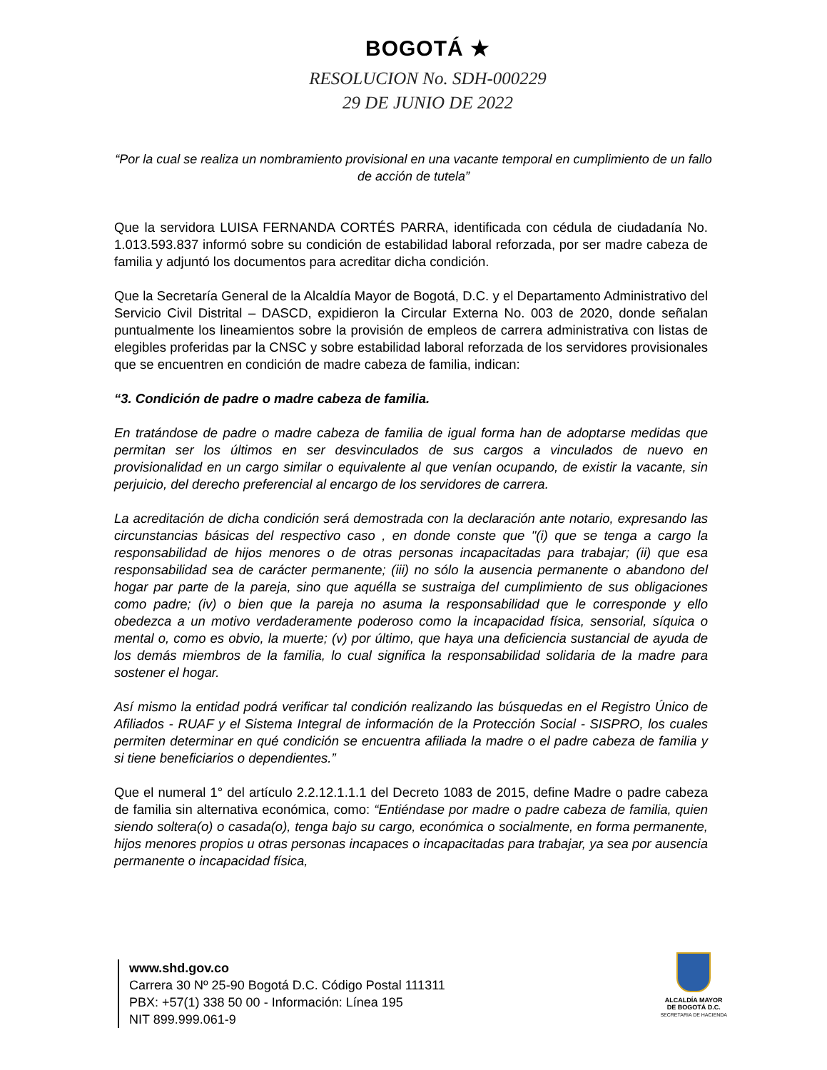BOGOTÁ ★
RESOLUCION No. SDH-000229
29 DE JUNIO DE 2022
“Por la cual se realiza un nombramiento provisional en una vacante temporal en cumplimiento de un fallo de acción de tutela”
Que la servidora LUISA FERNANDA CORTÉS PARRA, identificada con cédula de ciudadanía No. 1.013.593.837 informó sobre su condición de estabilidad laboral reforzada, por ser madre cabeza de familia y adjuntó los documentos para acreditar dicha condición.
Que la Secretaría General de la Alcaldía Mayor de Bogotá, D.C. y el Departamento Administrativo del Servicio Civil Distrital – DASCD, expidieron la Circular Externa No. 003 de 2020, donde señalan puntualmente los lineamientos sobre la provisión de empleos de carrera administrativa con listas de elegibles proferidas par la CNSC y sobre estabilidad laboral reforzada de los servidores provisionales que se encuentren en condición de madre cabeza de familia, indican:
“3. Condición de padre o madre cabeza de familia.
En tratándose de padre o madre cabeza de familia de igual forma han de adoptarse medidas que permitan ser los últimos en ser desvinculados de sus cargos a vinculados de nuevo en provisionalidad en un cargo similar o equivalente al que venían ocupando, de existir la vacante, sin perjuicio, del derecho preferencial al encargo de los servidores de carrera.
La acreditación de dicha condición será demostrada con la declaración ante notario, expresando las circunstancias básicas del respectivo caso , en donde conste que "(i) que se tenga a cargo la responsabilidad de hijos menores o de otras personas incapacitadas para trabajar; (ii) que esa responsabilidad sea de carácter permanente; (iii) no sólo la ausencia permanente o abandono del hogar par parte de la pareja, sino que aquélla se sustraiga del cumplimiento de sus obligaciones como padre; (iv) o bien que la pareja no asuma la responsabilidad que le corresponde y ello obedezca a un motivo verdaderamente poderoso como la incapacidad física, sensorial, síquica o mental o, como es obvio, la muerte; (v) por último, que haya una deficiencia sustancial de ayuda de los demás miembros de la familia, lo cual significa la responsabilidad solidaria de la madre para sostener el hogar.
Así mismo la entidad podrá verificar tal condición realizando las búsquedas en el Registro Único de Afiliados - RUAF y el Sistema Integral de información de la Protección Social - SISPRO, los cuales permiten determinar en qué condición se encuentra afiliada la madre o el padre cabeza de familia y si tiene beneficiarios o dependientes.”
Que el numeral 1° del artículo 2.2.12.1.1.1 del Decreto 1083 de 2015, define Madre o padre cabeza de familia sin alternativa económica, como: “Entiéndase por madre o padre cabeza de familia, quien siendo soltera(o) o casada(o), tenga bajo su cargo, económica o socialmente, en forma permanente, hijos menores propios u otras personas incapaces o incapacitadas para trabajar, ya sea por ausencia permanente o incapacidad física,
www.shd.gov.co
Carrera 30 Nº 25-90 Bogotá D.C. Código Postal 111311
PBX: +57(1) 338 50 00 - Información: Línea 195
NIT 899.999.061-9
ALCALDÍA MAYOR
DE BOGOTÁ D.C.
SECRETARIA DE HACIENDA